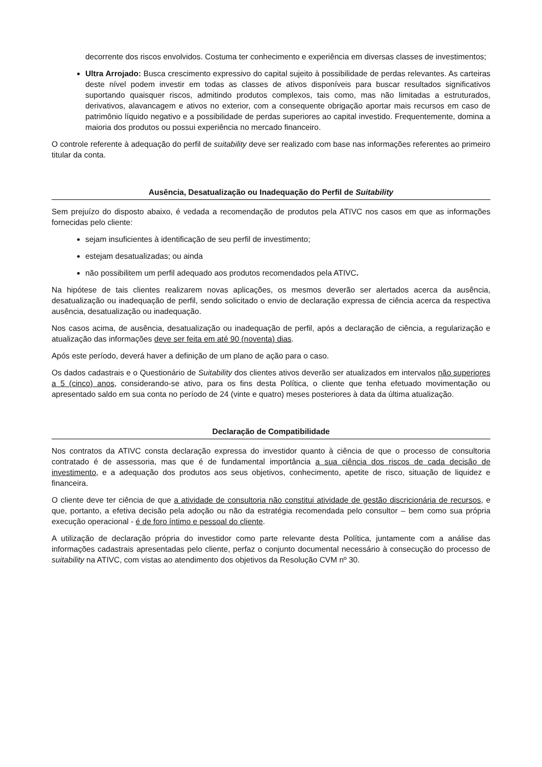decorrente dos riscos envolvidos. Costuma ter conhecimento e experiência em diversas classes de investimentos;
Ultra Arrojado: Busca crescimento expressivo do capital sujeito à possibilidade de perdas relevantes. As carteiras deste nível podem investir em todas as classes de ativos disponíveis para buscar resultados significativos suportando quaisquer riscos, admitindo produtos complexos, tais como, mas não limitadas a estruturados, derivativos, alavancagem e ativos no exterior, com a consequente obrigação aportar mais recursos em caso de patrimônio líquido negativo e a possibilidade de perdas superiores ao capital investido. Frequentemente, domina a maioria dos produtos ou possui experiência no mercado financeiro.
O controle referente à adequação do perfil de suitability deve ser realizado com base nas informações referentes ao primeiro titular da conta.
Ausência, Desatualização ou Inadequação do Perfil de Suitability
Sem prejuízo do disposto abaixo, é vedada a recomendação de produtos pela ATIVC nos casos em que as informações fornecidas pelo cliente:
sejam insuficientes à identificação de seu perfil de investimento;
estejam desatualizadas; ou ainda
não possibilitem um perfil adequado aos produtos recomendados pela ATIVC.
Na hipótese de tais clientes realizarem novas aplicações, os mesmos deverão ser alertados acerca da ausência, desatualização ou inadequação de perfil, sendo solicitado o envio de declaração expressa de ciência acerca da respectiva ausência, desatualização ou inadequação.
Nos casos acima, de ausência, desatualização ou inadequação de perfil, após a declaração de ciência, a regularização e atualização das informações deve ser feita em até 90 (noventa) dias.
Após este período, deverá haver a definição de um plano de ação para o caso.
Os dados cadastrais e o Questionário de Suitability dos clientes ativos deverão ser atualizados em intervalos não superiores a 5 (cinco) anos, considerando-se ativo, para os fins desta Política, o cliente que tenha efetuado movimentação ou apresentado saldo em sua conta no período de 24 (vinte e quatro) meses posteriores à data da última atualização.
Declaração de Compatibilidade
Nos contratos da ATIVC consta declaração expressa do investidor quanto à ciência de que o processo de consultoria contratado é de assessoria, mas que é de fundamental importância a sua ciência dos riscos de cada decisão de investimento, e a adequação dos produtos aos seus objetivos, conhecimento, apetite de risco, situação de liquidez e financeira.
O cliente deve ter ciência de que a atividade de consultoria não constitui atividade de gestão discricionária de recursos, e que, portanto, a efetiva decisão pela adoção ou não da estratégia recomendada pelo consultor – bem como sua própria execução operacional - é de foro íntimo e pessoal do cliente.
A utilização de declaração própria do investidor como parte relevante desta Política, juntamente com a análise das informações cadastrais apresentadas pelo cliente, perfaz o conjunto documental necessário à consecução do processo de suitability na ATIVC, com vistas ao atendimento dos objetivos da Resolução CVM nº 30.